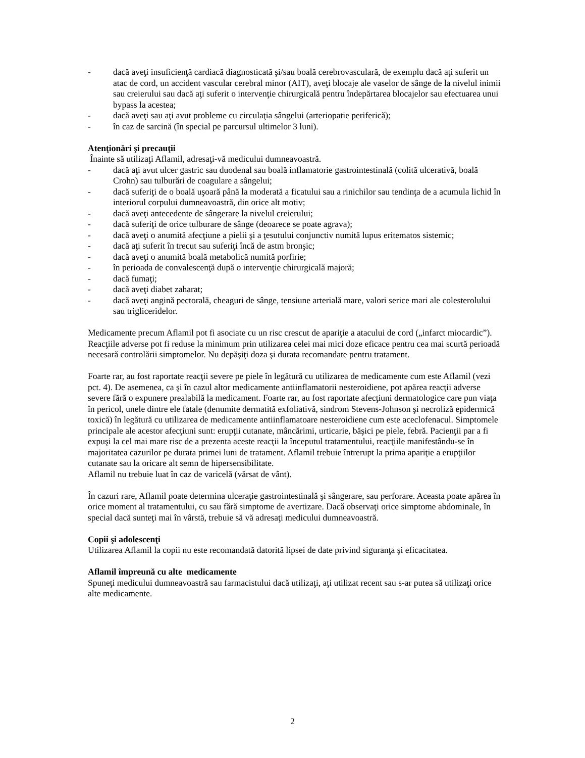- dacă aveţi insuficienţă cardiacă diagnosticată şi/sau boală cerebrovasculară, de exemplu dacă aţi suferit un atac de cord, un accident vascular cerebral minor (AIT), aveţi blocaje ale vaselor de sânge de la nivelul inimii sau creierului sau dacă aţi suferit o intervenţie chirurgicală pentru îndepărtarea blocajelor sau efectuarea unui bypass la acestea;
- dacă aveţi sau aţi avut probleme cu circulaţia sângelui (arteriopatie periferică);
- în caz de sarcină (în special pe parcursul ultimelor 3 luni).
Atenţionări şi precauţii
Înainte să utilizaţi Aflamil, adresaţi-vă medicului dumneavoastră.
- dacă aţi avut ulcer gastric sau duodenal sau boală inflamatorie gastrointestinală (colită ulcerativă, boală Crohn) sau tulburări de coagulare a sângelui;
- dacă suferiţi de o boală uşoară până la moderată a ficatului sau a rinichilor sau tendinţa de a acumula lichid în interiorul corpului dumneavoastră, din orice alt motiv;
- dacă aveţi antecedente de sângerare la nivelul creierului;
- dacă suferiţi de orice tulburare de sânge (deoarece se poate agrava);
- dacă aveţi o anumită afecţiune a pielii şi a ţesutului conjunctiv numită lupus eritematos sistemic;
- dacă aţi suferit în trecut sau suferiţi încă de astm bronşic;
- dacă aveţi o anumită boală metabolică numită porfirie;
- în perioada de convalescenţă după o intervenţie chirurgicală majoră;
- dacă fumaţi;
- dacă aveţi diabet zaharat;
- dacă aveţi angină pectorală, cheaguri de sânge, tensiune arterială mare, valori serice mari ale colesterolului sau trigliceridelor.
Medicamente precum Aflamil pot fi asociate cu un risc crescut de apariţie a atacului de cord („infarct miocardic”). Reacţiile adverse pot fi reduse la minimum prin utilizarea celei mai mici doze eficace pentru cea mai scurtă perioadă necesară controlării simptomelor. Nu depăşiţi doza şi durata recomandate pentru tratament.
Foarte rar, au fost raportate reacţii severe pe piele în legătură cu utilizarea de medicamente cum este Aflamil (vezi pct. 4). De asemenea, ca şi în cazul altor medicamente antiinflamatorii nesteroidiene, pot apărea reacţii adverse severe fără o expunere prealabilă la medicament. Foarte rar, au fost raportate afecţiuni dermatologice care pun viaţa în pericol, unele dintre ele fatale (denumite dermatită exfoliativă, sindrom Stevens-Johnson şi necroliză epidermică toxică) în legătură cu utilizarea de medicamente antiinflamatoare nesteroidiene cum este aceclofenacul. Simptomele principale ale acestor afecţiuni sunt: erupţii cutanate, mâncărimi, urticarie, băşici pe piele, febră. Pacienţii par a fi expuşi la cel mai mare risc de a prezenta aceste reacţii la începutul tratamentului, reacţiile manifestându-se în majoritatea cazurilor pe durata primei luni de tratament. Aflamil trebuie întrerupt la prima apariţie a erupţiilor cutanate sau la oricare alt semn de hipersensibilitate.
Aflamil nu trebuie luat în caz de varicelă (vărsat de vânt).
În cazuri rare, Aflamil poate determina ulceraţie gastrointestinală şi sângerare, sau perforare. Aceasta poate apărea în orice moment al tratamentului, cu sau fără simptome de avertizare. Dacă observaţi orice simptome abdominale, în special dacă sunteţi mai în vârstă, trebuie să vă adresaţi medicului dumneavoastră.
Copii şi adolescenţi
Utilizarea Aflamil la copii nu este recomandată datorită lipsei de date privind siguranţa şi eficacitatea.
Aflamil împreună cu alte medicamente
Spuneţi medicului dumneavoastră sau farmacistului dacă utilizaţi, aţi utilizat recent sau s-ar putea să utilizaţi orice alte medicamente.
2